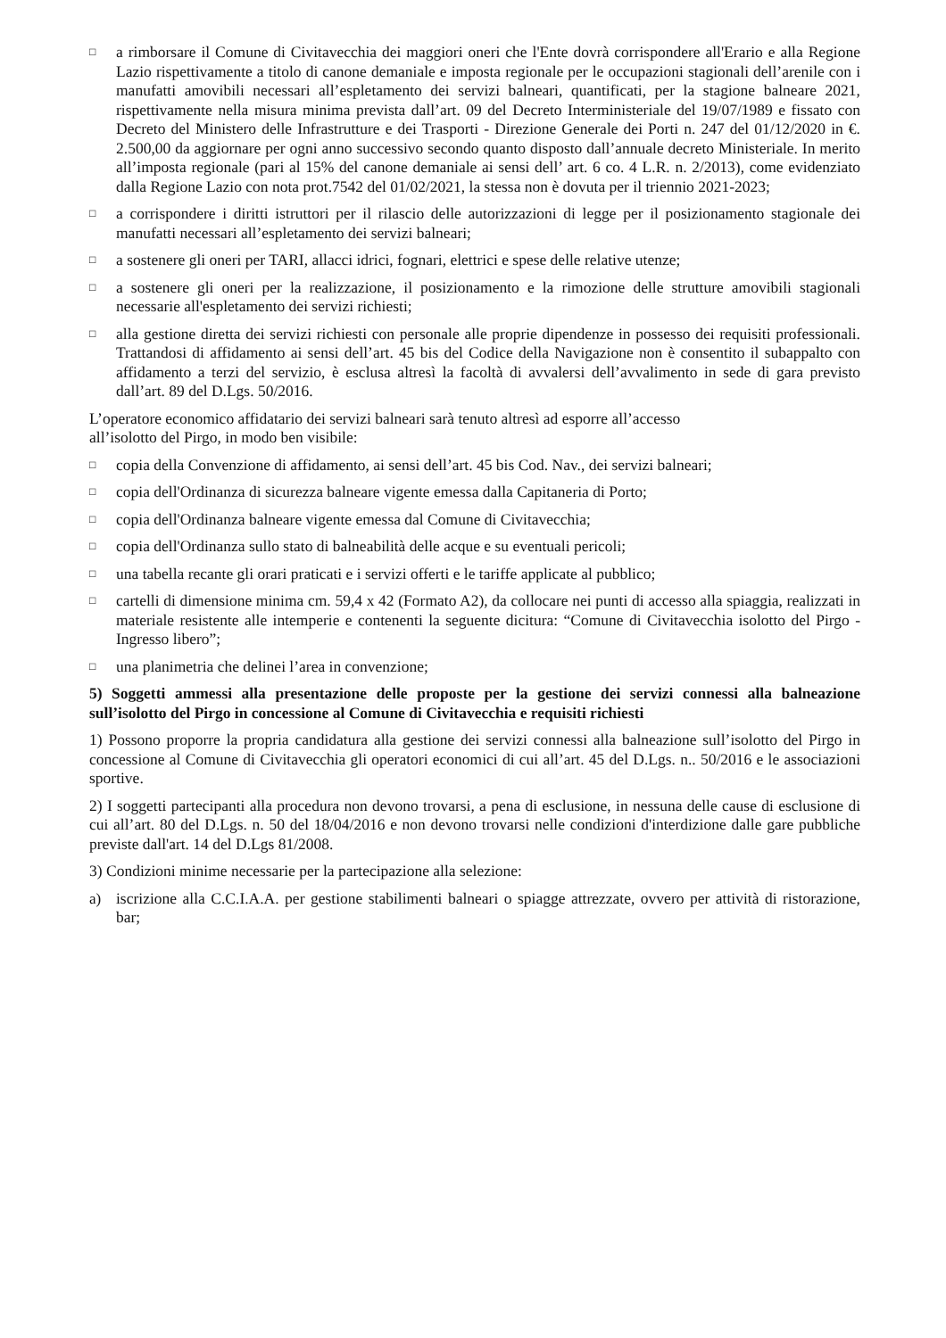□ a rimborsare il Comune di Civitavecchia dei maggiori oneri che l'Ente dovrà corrispondere all'Erario e alla Regione Lazio rispettivamente a titolo di canone demaniale e imposta regionale per le occupazioni stagionali dell’arenile con i manufatti amovibili necessari all’espletamento dei servizi balneari, quantificati, per la stagione balneare 2021, rispettivamente nella misura minima prevista dall’art. 09 del Decreto Interministeriale del 19/07/1989 e fissato con Decreto del Ministero delle Infrastrutture e dei Trasporti - Direzione Generale dei Porti n. 247 del 01/12/2020 in €. 2.500,00 da aggiornare per ogni anno successivo secondo quanto disposto dall’annuale decreto Ministeriale. In merito all’imposta regionale (pari al 15% del canone demaniale ai sensi dell’ art. 6 co. 4 L.R. n. 2/2013), come evidenziato dalla Regione Lazio con nota prot.7542 del 01/02/2021, la stessa non è dovuta per il triennio 2021-2023;
□ a corrispondere i diritti istruttori per il rilascio delle autorizzazioni di legge per il posizionamento stagionale dei manufatti necessari all’espletamento dei servizi balneari;
□ a sostenere gli oneri per TARI, allacci idrici, fognari, elettrici e spese delle relative utenze;
□ a sostenere gli oneri per la realizzazione, il posizionamento e la rimozione delle strutture amovibili stagionali necessarie all'espletamento dei servizi richiesti;
□ alla gestione diretta dei servizi richiesti con personale alle proprie dipendenze in possesso dei requisiti professionali. Trattandosi di affidamento ai sensi dell’art. 45 bis del Codice della Navigazione non è consentito il subappalto con affidamento a terzi del servizio, è esclusa altresì la facoltà di avvalersi dell’avvalimento in sede di gara previsto dall’art. 89 del D.Lgs. 50/2016.
L’operatore economico affidatario dei servizi balneari sarà tenuto altresì ad esporre all’accesso
all’isolotto del Pirgo, in modo ben visibile:
□ copia della Convenzione di affidamento, ai sensi dell’art. 45 bis Cod. Nav., dei servizi balneari;
□ copia dell'Ordinanza di sicurezza balneare vigente emessa dalla Capitaneria di Porto;
□ copia dell'Ordinanza balneare vigente emessa dal Comune di Civitavecchia;
□ copia dell'Ordinanza sullo stato di balneabilità delle acque e su eventuali pericoli;
□ una tabella recante gli orari praticati e i servizi offerti e le tariffe applicate al pubblico;
□ cartelli di dimensione minima cm. 59,4 x 42 (Formato A2), da collocare nei punti di accesso alla spiaggia, realizzati in materiale resistente alle intemperie e contenenti la seguente dicitura: “Comune di Civitavecchia isolotto del Pirgo - Ingresso libero”;
□ una planimetria che delinei l’area in convenzione;
5) Soggetti ammessi alla presentazione delle proposte per la gestione dei servizi connessi alla balneazione sull’isolotto del Pirgo in concessione al Comune di Civitavecchia e requisiti richiesti
1) Possono proporre la propria candidatura alla gestione dei servizi connessi alla balneazione sull’isolotto del Pirgo in concessione al Comune di Civitavecchia gli operatori economici di cui all’art. 45 del D.Lgs. n.. 50/2016 e le associazioni sportive.
2) I soggetti partecipanti alla procedura non devono trovarsi, a pena di esclusione, in nessuna delle cause di esclusione di cui all’art. 80 del D.Lgs. n. 50 del 18/04/2016 e non devono trovarsi nelle condizioni d'interdizione dalle gare pubbliche previste dall'art. 14 del D.Lgs 81/2008.
3) Condizioni minime necessarie per la partecipazione alla selezione:
a) iscrizione alla C.C.I.A.A. per gestione stabilimenti balneari o spiagge attrezzate, ovvero per attività di ristorazione, bar;